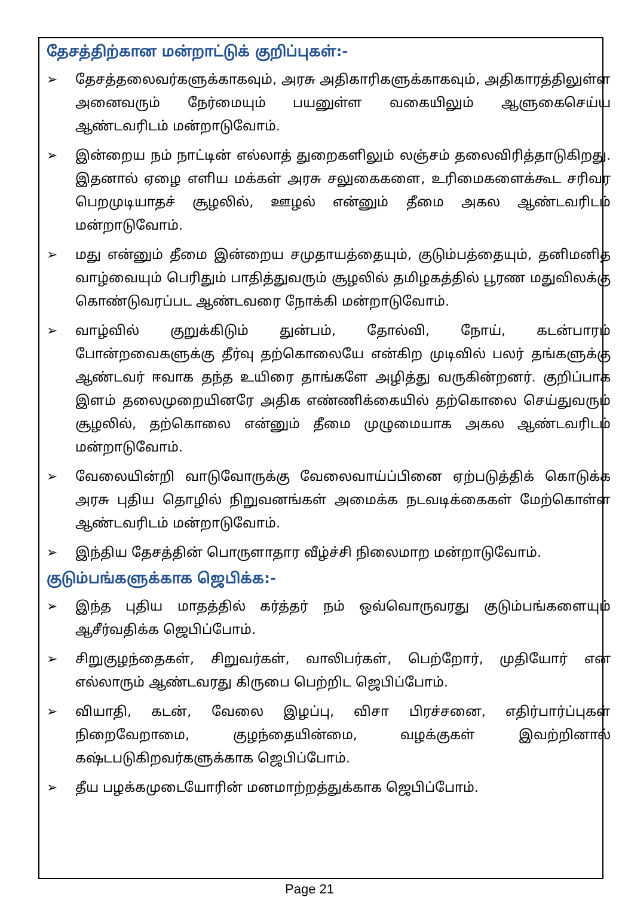தேசத்திற்கான மன்றாட்டுக் குறிப்புகள்:-
➢ தேசத்தலைவர்களுக்காகவும், அரசு அதிகாரிகளுக்காகவும், அதிகாரத்திலுள்ள அனைவரும் நேர்மையும் பயனுள்ள வகையிலும் ஆளுகைசெய்ய ஆண்டவரிடம் மன்றாடுவோம்.
➢ இன்றைய நம் நாட்டின் எல்லாத் துறைகளிலும் லஞ்சம் தலைவிரித்தாடுகிறது. இதனால் ஏழை எளிய மக்கள் அரசு சலுகைகளை, உரிமைகளைக்கூட சரிவர பெறமுடியாதச் சூழலில், ஊழல் என்னும் தீமை அகல ஆண்டவரிடம் மன்றாடுவோம்.
➢ மது என்னும் தீமை இன்றைய சமுதாயத்தையும், குடும்பத்தையும், தனிமனித வாழ்வையும் பெரிதும் பாதித்துவரும் சூழலில் தமிழகத்தில் பூரண மதுவிலக்கு கொண்டுவரப்பட ஆண்டவரை நோக்கி மன்றாடுவோம்.
➢ வாழ்வில் குறுக்கிடும் துன்பம், தோல்வி, நோய், கடன்பாரம் போன்றவைகளுக்கு தீர்வு தற்கொலையே என்கிற முடிவில் பலர் தங்களுக்கு ஆண்டவர் ஈவாக தந்த உயிரை தாங்களே அழித்து வருகின்றனர். குறிப்பாக இளம் தலைமுறையினரே அதிக எண்ணிக்கையில் தற்கொலை செய்துவரும் சூழலில், தற்கொலை என்னும் தீமை முழுமையாக அகல ஆண்டவரிடம் மன்றாடுவோம்.
➢ வேலையின்றி வாடுவோருக்கு வேலைவாய்ப்பினை ஏற்படுத்திக் கொடுக்க அரசு புதிய தொழில் நிறுவனங்கள் அமைக்க நடவடிக்கைகள் மேற்கொள்ள ஆண்டவரிடம் மன்றாடுவோம்.
➢ இந்திய தேசத்தின் பொருளாதார வீழ்ச்சி நிலைமாற மன்றாடுவோம்.
குடும்பங்களுக்காக ஜெபிக்க:-
➢ இந்த புதிய மாதத்தில் கர்த்தர் நம் ஒவ்வொருவரது குடும்பங்களையும் ஆசீர்வதிக்க ஜெபிப்போம்.
➢ சிறுகுழந்தைகள், சிறுவர்கள், வாலிபர்கள், பெற்றோர், முதியோர் என எல்லாரும் ஆண்டவரது கிருபை பெற்றிட ஜெபிப்போம்.
➢ வியாதி, கடன், வேலை இழப்பு, விசா பிரச்சனை, எதிர்பார்ப்புகள் நிறைவேறாமை, குழந்தையின்மை, வழக்குகள் இவற்றினால் கஷ்டபடுகிறவர்களுக்காக ஜெபிப்போம்.
➢ தீய பழக்கமுடையோரின் மனமாற்றத்துக்காக ஜெபிப்போம்.
Page 21